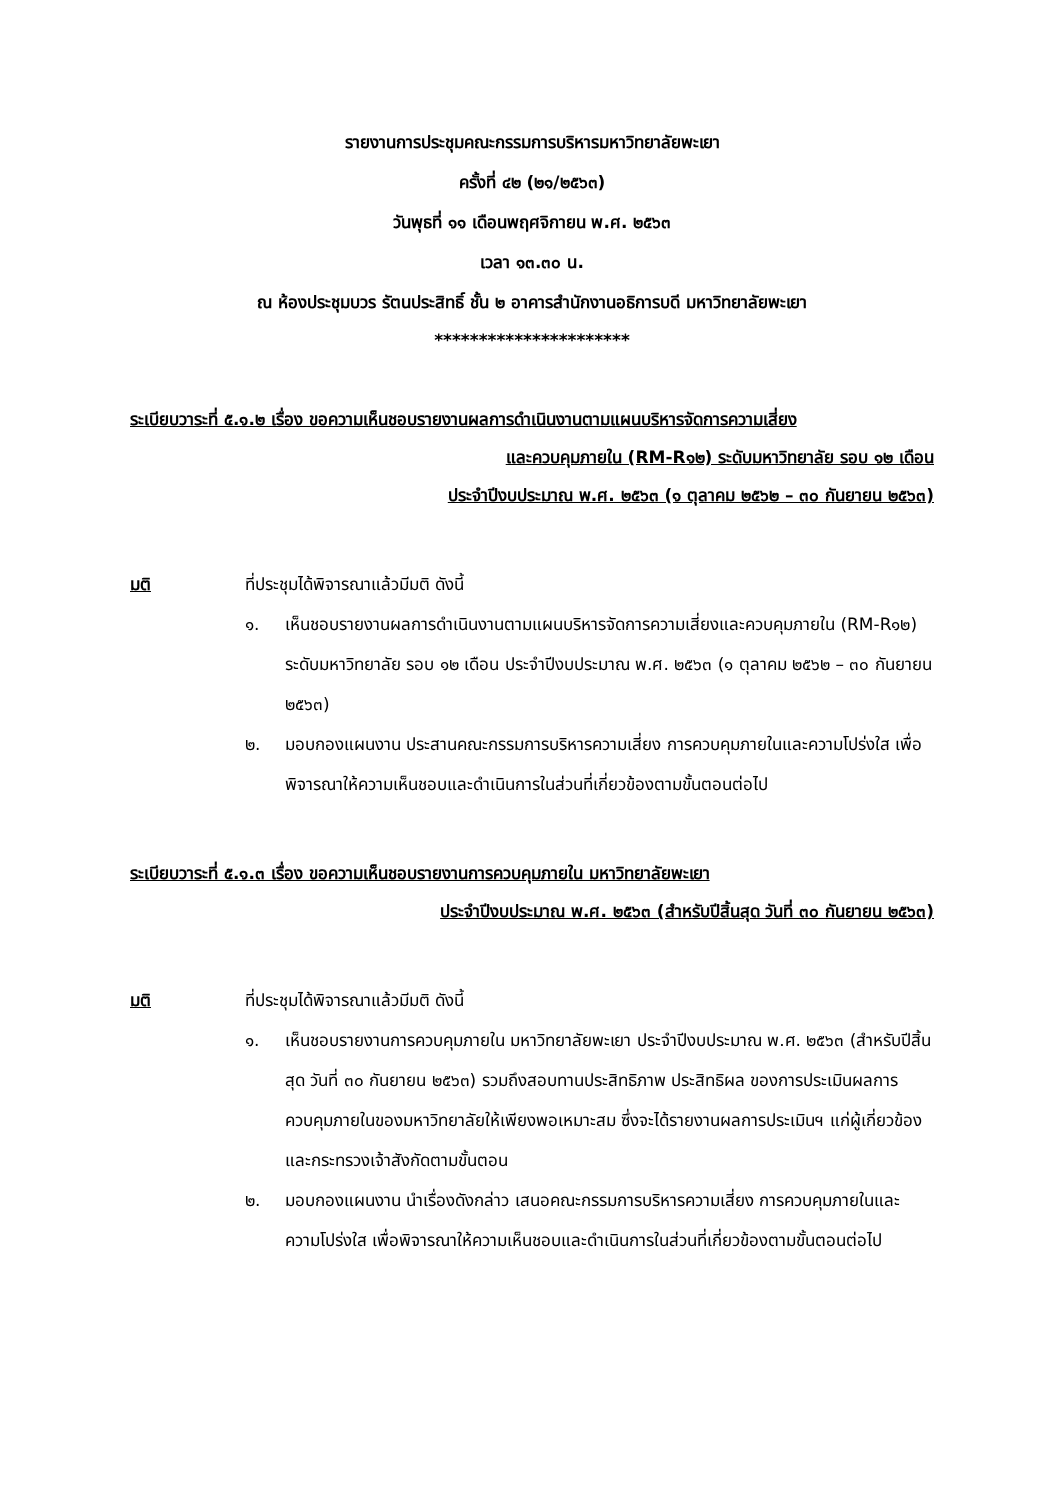รายงานการประชุมคณะกรรมการบริหารมหาวิทยาลัยพะเยา
ครั้งที่ ๔๒ (๒๑/๒๕๖๓)
วันพุธที่ ๑๑ เดือนพฤศจิกายน พ.ศ. ๒๕๖๓
เวลา ๑๓.๓๐ น.
ณ ห้องประชุมบวร รัตนประสิทธิ์ ชั้น ๒ อาคารสำนักงานอธิการบดี มหาวิทยาลัยพะเยา
**********************
ระเบียบวาระที่ ๕.๑.๒ เรื่อง ขอความเห็นชอบรายงานผลการดำเนินงานตามแผนบริหารจัดการความเสี่ยง
และควบคุมภายใน (RM-R๑๒) ระดับมหาวิทยาลัย รอบ ๑๒ เดือน
ประจำปีงบประมาณ พ.ศ. ๒๕๖๓ (๑ ตุลาคม ๒๕๖๒ – ๓๐ กันยายน ๒๕๖๓)
มติ ที่ประชุมได้พิจารณาแล้วมีมติ ดังนี้
๑. เห็นชอบรายงานผลการดำเนินงานตามแผนบริหารจัดการความเสี่ยงและควบคุมภายใน (RM-R๑๒) ระดับมหาวิทยาลัย รอบ ๑๒ เดือน ประจำปีงบประมาณ พ.ศ. ๒๕๖๓ (๑ ตุลาคม ๒๕๖๒ – ๓๐ กันยายน ๒๕๖๓)
๒. มอบกองแผนงาน ประสานคณะกรรมการบริหารความเสี่ยง การควบคุมภายในและความโปร่งใส เพื่อพิจารณาให้ความเห็นชอบและดำเนินการในส่วนที่เกี่ยวข้องตามขั้นตอนต่อไป
ระเบียบวาระที่ ๕.๑.๓ เรื่อง ขอความเห็นชอบรายงานการควบคุมภายใน มหาวิทยาลัยพะเยา
ประจำปีงบประมาณ พ.ศ. ๒๕๖๓ (สำหรับปีสิ้นสุด วันที่ ๓๐ กันยายน ๒๕๖๓)
มติ ที่ประชุมได้พิจารณาแล้วมีมติ ดังนี้
๑. เห็นชอบรายงานการควบคุมภายใน มหาวิทยาลัยพะเยา ประจำปีงบประมาณ พ.ศ. ๒๕๖๓ (สำหรับปีสิ้นสุด วันที่ ๓๐ กันยายน ๒๕๖๓) รวมถึงสอบทานประสิทธิภาพ ประสิทธิผล ของการประเมินผลการควบคุมภายในของมหาวิทยาลัยให้เพียงพอเหมาะสม ซึ่งจะได้รายงานผลการประเมินฯ แก่ผู้เกี่ยวข้องและกระทรวงเจ้าสังกัดตามขั้นตอน
๒. มอบกองแผนงาน นำเรื่องดังกล่าว เสนอคณะกรรมการบริหารความเสี่ยง การควบคุมภายในและความโปร่งใส เพื่อพิจารณาให้ความเห็นชอบและดำเนินการในส่วนที่เกี่ยวข้องตามขั้นตอนต่อไป